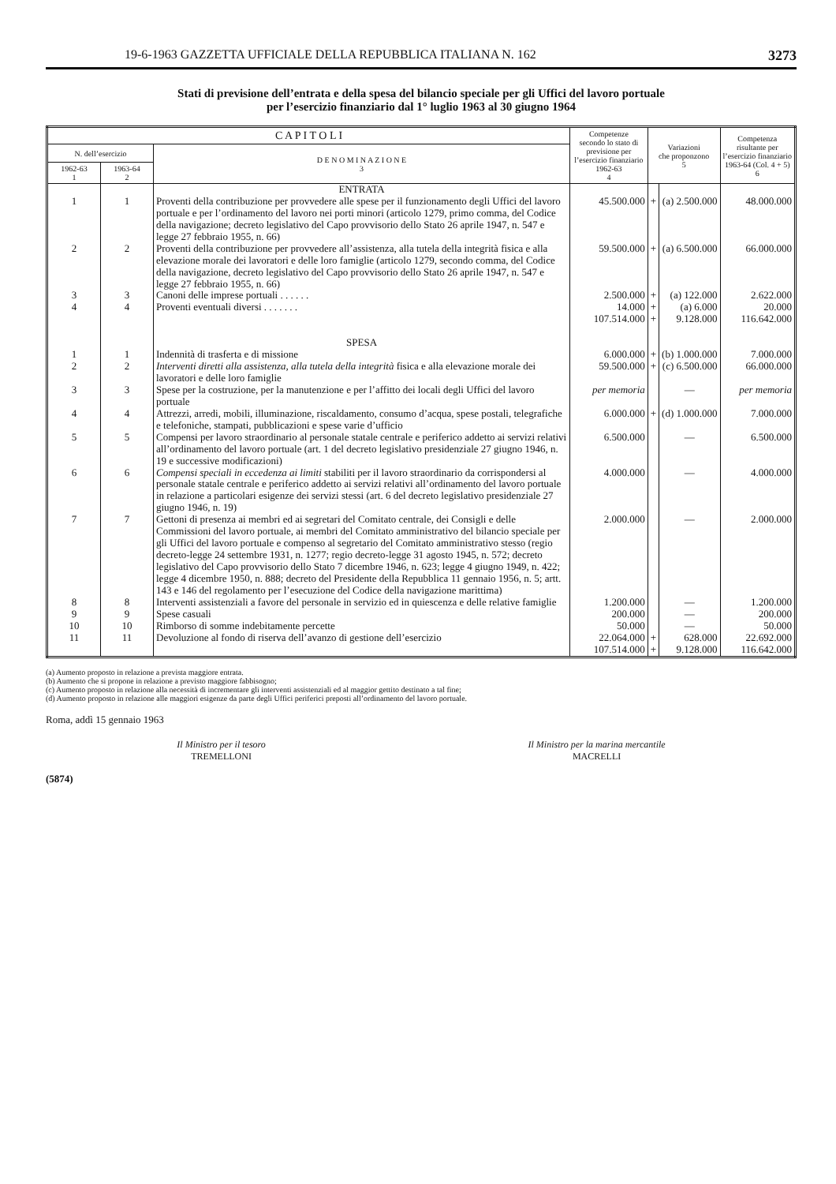19-6-1963 GAZZETTA UFFICIALE DELLA REPUBBLICA ITALIANA N. 162 3273
Stati di previsione dell’entrata e della spesa del bilancio speciale per gli Uffici del lavoro portuale
per l’esercizio finanziario dal 1° luglio 1963 al 30 giugno 1964
| C A P I T O L I | | | Competenze secondo lo stato di previsione per l’esercizio finanziario 1962-63 4 | Variazioni che proponzono 5 | | Competenza risultante per l’esercizio finanziario 1963-64 (Col. 4 + 5) 6 |
| --- | --- | --- | --- | --- | --- | --- |
| N. dell’esercizio | | D E N O M I N A Z I O N E 3 | | | | |
| 1962-63 1 | 1963-64 2 | | | | | |
| | | ENTRATA | | | | |
| 1 | 1 | Proventi della contribuzione per provvedere alle spese per il funzionamento degli Uffici del lavoro portuale e per l’ordinamento del lavoro nei porti minori (articolo 1279, primo comma, del Codice della navigazione; decreto legislativo del Capo provvisorio dello Stato 26 aprile 1947, n. 547 e legge 27 febbraio 1955, n. 66) | 45.500.000 | + | (a) 2.500.000 | 48.000.000 |
| 2 | 2 | Proventi della contribuzione per provvedere all’assistenza, alla tutela della integrità fisica e alla elevazione morale dei lavoratori e delle loro famiglie (articolo 1279, secondo comma, del Codice della navigazione, decreto legislativo del Capo provvisorio dello Stato 26 aprile 1947, n. 547 e legge 27 febbraio 1955, n. 66) | 59.500.000 | + | (a) 6.500.000 | 66.000.000 |
| 3 | 3 | Canoni delle imprese portuali . . . . . . | 2.500.000 | + | (a) 122.000 | 2.622.000 |
| 4 | 4 | Proventi eventuali diversi . . . . . . . | 14.000 | + | (a) 6.000 | 20.000 |
| | | | 107.514.000 | + | 9.128.000 | 116.642.000 |
| | | SPESA | | | | |
| 1 | 1 | Indennità di trasferta e di missione | 6.000.000 | + | (b) 1.000.000 | 7.000.000 |
| 2 | 2 | Interventi diretti alla assistenza, alla tutela della integrità fisica e alla elevazione morale dei lavoratori e delle loro famiglie | 59.500.000 | + | (c) 6.500.000 | 66.000.000 |
| 3 | 3 | Spese per la costruzione, per la manutenzione e per l’affitto dei locali degli Uffici del lavoro portuale | per memoria | | — | per memoria |
| 4 | 4 | Attrezzi, arredi, mobili, illuminazione, riscaldamento, consumo d’acqua, spese postali, telegrafiche e telefoniche, stampati, pubblicazioni e spese varie d’ufficio | 6.000.000 | + | (d) 1.000.000 | 7.000.000 |
| 5 | 5 | Compensi per lavoro straordinario al personale statale centrale e periferico addetto ai servizi relativi all’ordinamento del lavoro portuale (art. 1 del decreto legislativo presidenziale 27 giugno 1946, n. 19 e successive modificazioni) | 6.500.000 | | — | 6.500.000 |
| 6 | 6 | Compensi speciali in eccedenza ai limiti stabiliti per il lavoro straordinario da corrispondersi al personale statale centrale e periferico addetto ai servizi relativi all’ordinamento del lavoro portuale in relazione a particolari esigenze dei servizi stessi (art. 6 del decreto legislativo presidenziale 27 giugno 1946, n. 19) | 4.000.000 | | — | 4.000.000 |
| 7 | 7 | Gettoni di presenza ai membri ed ai segretari del Comitato centrale, dei Consigli e delle Commissioni del lavoro portuale, ai membri del Comitato amministrativo del bilancio speciale per gli Uffici del lavoro portuale e compenso al segretario del Comitato amministrativo stesso (regio decreto-legge 24 settembre 1931, n. 1277; regio decreto-legge 31 agosto 1945, n. 572; decreto legislativo del Capo provvisorio dello Stato 7 dicembre 1946, n. 623; legge 4 giugno 1949, n. 422; legge 4 dicembre 1950, n. 888; decreto del Presidente della Repubblica 11 gennaio 1956, n. 5; artt. 143 e 146 del regolamento per l’esecuzione del Codice della navigazione marittima) | 2.000.000 | | — | 2.000.000 |
| 8 | 8 | Interventi assistenziali a favore del personale in servizio ed in quiescenza e delle relative famiglie | 1.200.000 | | — | 1.200.000 |
| 9 | 9 | Spese casuali | 200.000 | | — | 200.000 |
| 10 | 10 | Rimborso di somme indebitamente percette | 50.000 | | — | 50.000 |
| 11 | 11 | Devoluzione al fondo di riserva dell’avanzo di gestione dell’esercizio | 22.064.000 | + | 628.000 | 22.692.000 |
| | | | 107.514.000 | + | 9.128.000 | 116.642.000 |
(a) Aumento proposto in relazione a prevista maggiore entrata.
(b) Aumento che si propone in relazione a previsto maggiore fabbisogno;
(c) Aumento proposto in relazione alla necessità di incrementare gli interventi assistenziali ed al maggior gettito destinato a tal fine;
(d) Aumento proposto in relazione alle maggiori esigenze da parte degli Uffici periferici preposti all’ordinamento del lavoro portuale.
Roma, addì 15 gennaio 1963
Il Ministro per il tesoro
TREMELLONI
Il Ministro per la marina mercantile
MACRELLI
(5874)